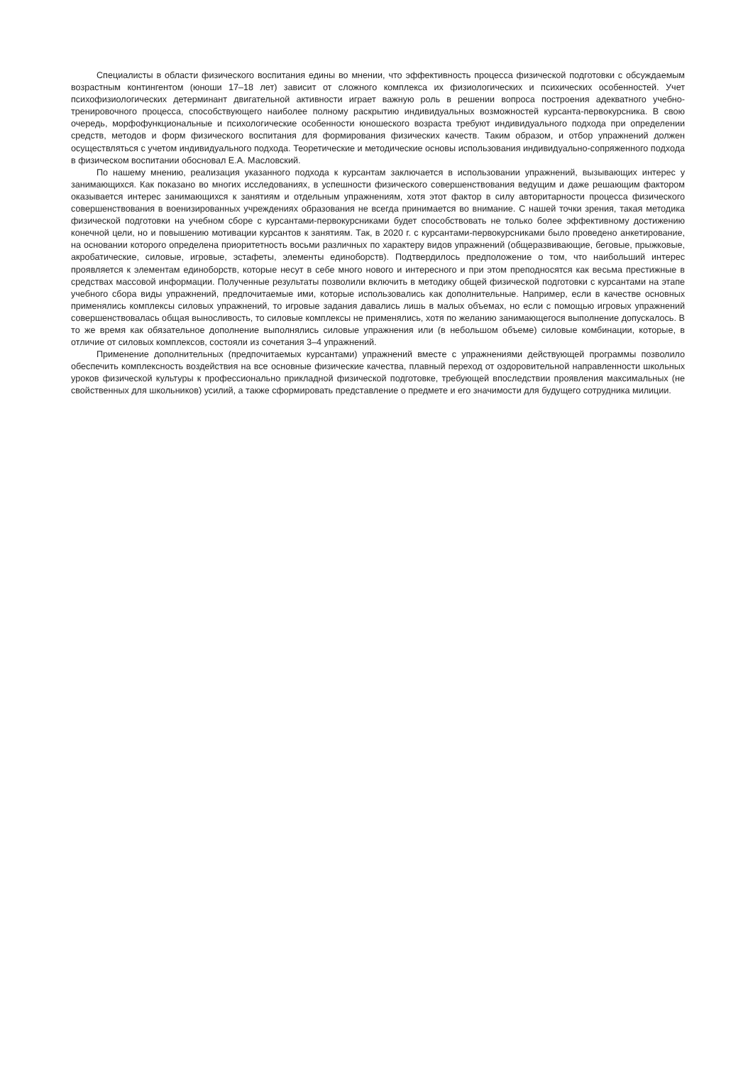Специалисты в области физического воспитания едины во мнении, что эффективность процесса физической подготовки с обсуждаемым возрастным контингентом (юноши 17–18 лет) зависит от сложного комплекса их физиологических и психических особенностей. Учет психофизиологических детерминант двигательной активности играет важную роль в решении вопроса построения адекватного учебно-тренировочного процесса, способствующего наиболее полному раскрытию индивидуальных возможностей курсанта-первокурсника. В свою очередь, морфофункциональные и психологические особенности юношеского возраста требуют индивидуального подхода при определении средств, методов и форм физического воспитания для формирования физических качеств. Таким образом, и отбор упражнений должен осуществляться с учетом индивидуального подхода. Теоретические и методические основы использования индивидуально-сопряженного подхода в физическом воспитании обосновал Е.А. Масловский.
По нашему мнению, реализация указанного подхода к курсантам заключается в использовании упражнений, вызывающих интерес у занимающихся. Как показано во многих исследованиях, в успешности физического совершенствования ведущим и даже решающим фактором оказывается интерес занимающихся к занятиям и отдельным упражнениям, хотя этот фактор в силу авторитарности процесса физического совершенствования в военизированных учреждениях образования не всегда принимается во внимание. С нашей точки зрения, такая методика физической подготовки на учебном сборе с курсантами-первокурсниками будет способствовать не только более эффективному достижению конечной цели, но и повышению мотивации курсантов к занятиям. Так, в 2020 г. с курсантами-первокурсниками было проведено анкетирование, на основании которого определена приоритетность восьми различных по характеру видов упражнений (общеразвивающие, беговые, прыжковые, акробатические, силовые, игровые, эстафеты, элементы единоборств). Подтвердилось предположение о том, что наибольший интерес проявляется к элементам единоборств, которые несут в себе много нового и интересного и при этом преподносятся как весьма престижные в средствах массовой информации. Полученные результаты позволили включить в методику общей физической подготовки с курсантами на этапе учебного сбора виды упражнений, предпочитаемые ими, которые использовались как дополнительные. Например, если в качестве основных применялись комплексы силовых упражнений, то игровые задания давались лишь в малых объемах, но если с помощью игровых упражнений совершенствовалась общая выносливость, то силовые комплексы не применялись, хотя по желанию занимающегося выполнение допускалось. В то же время как обязательное дополнение выполнялись силовые упражнения или (в небольшом объеме) силовые комбинации, которые, в отличие от силовых комплексов, состояли из сочетания 3–4 упражнений.
Применение дополнительных (предпочитаемых курсантами) упражнений вместе с упражнениями действующей программы позволило обеспечить комплексность воздействия на все основные физические качества, плавный переход от оздоровительной направленности школьных уроков физической культуры к профессионально прикладной физической подготовке, требующей впоследствии проявления максимальных (не свойственных для школьников) усилий, а также сформировать представление о предмете и его значимости для будущего сотрудника милиции.